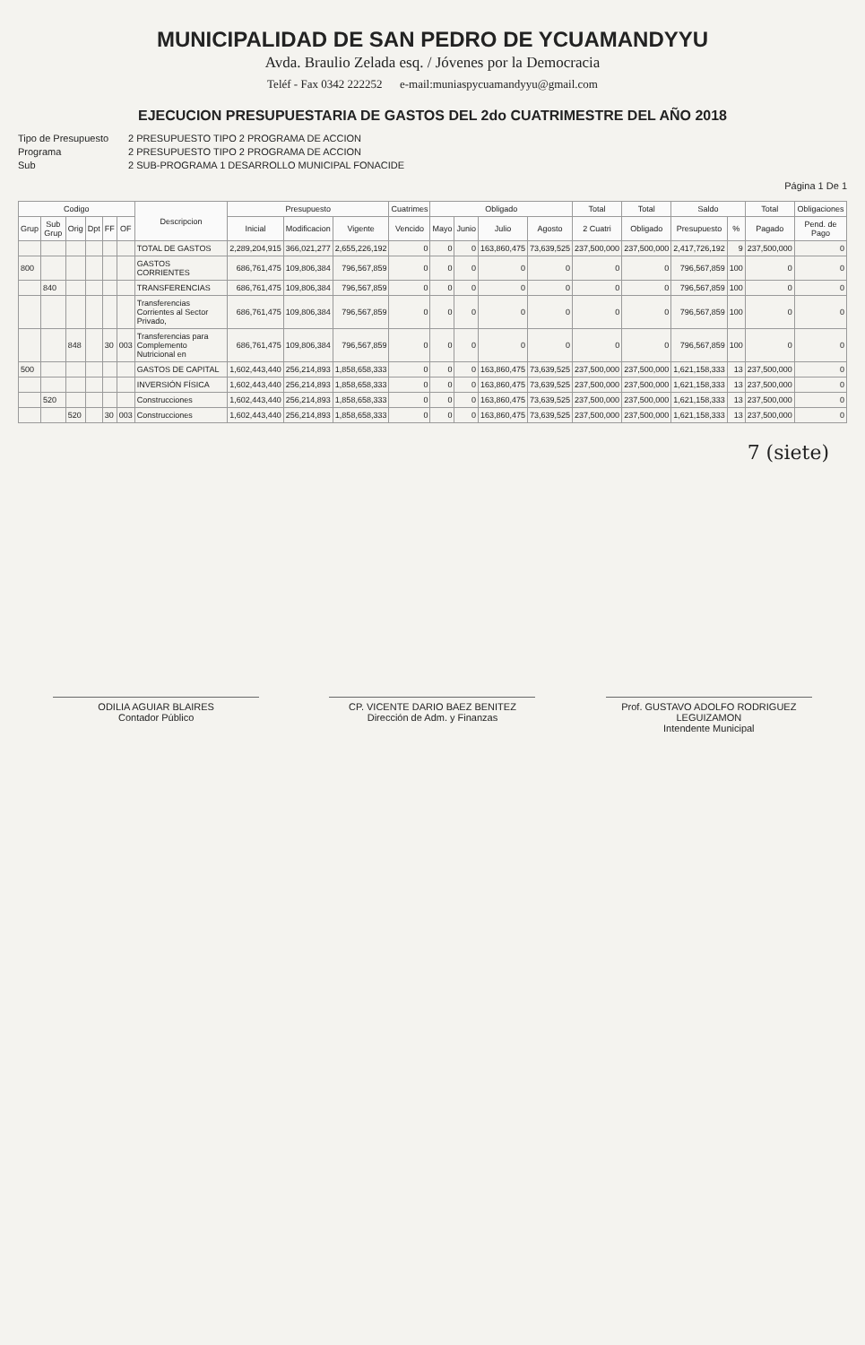MUNICIPALIDAD DE SAN PEDRO DE YCUAMANDYYU
Avda. Braulio Zelada esq. / Jóvenes por la Democracia
Teléf - Fax 0342 222252 e-mail:muniaspycuamandyyu@gmail.com
EJECUCION PRESUPUESTARIA DE GASTOS DEL 2do CUATRIMESTRE DEL AÑO 2018
Tipo de Presupuesto 2 PRESUPUESTO TIPO 2 PROGRAMA DE ACCION
Programa 2 PRESUPUESTO TIPO 2 PROGRAMA DE ACCION
Sub 2 SUB-PROGRAMA 1 DESARROLLO MUNICIPAL FONACIDE
Página 1 De 1
| Codigo | | | | | | Descripcion | Presupuesto | | | Cuatrimes | Obligado | | | | Total | Total | Saldo | | Total | Obligaciones |
| --- | --- | --- | --- | --- | --- | --- | --- | --- | --- | --- | --- | --- | --- | --- | --- | --- | --- | --- | --- | --- |
| Grup | Sub Grup | Orig | Dpt | FF | OF | | Inicial | Modificacion | Vigente | Vencido | Mayo | Junio | Julio | Agosto | 2 Cuatri | Obligado | Presupuesto | % | Pagado | Pend. de Pago |
| | | | | | | TOTAL DE GASTOS | 2,289,204,915 | 366,021,277 | 2,655,226,192 | 0 | 0 | 0 | 163,860,475 | 73,639,525 | 237,500,000 | 237,500,000 | 2,417,726,192 | 9 | 237,500,000 | 0 |
| 800 | | | | | | GASTOS CORRIENTES | 686,761,475 | 109,806,384 | 796,567,859 | 0 | 0 | 0 | 0 | 0 | 0 | 0 | 796,567,859 | 100 | 0 | 0 |
| | 840 | | | | | TRANSFERENCIAS | 686,761,475 | 109,806,384 | 796,567,859 | 0 | 0 | 0 | 0 | 0 | 0 | 0 | 796,567,859 | 100 | 0 | 0 |
| | | | | | | Transferencias Corrientes al Sector Privado, | 686,761,475 | 109,806,384 | 796,567,859 | 0 | 0 | 0 | 0 | 0 | 0 | 0 | 796,567,859 | 100 | 0 | 0 |
| | | 848 | | 30 | 003 | Transferencias para Complemento Nutricional en | 686,761,475 | 109,806,384 | 796,567,859 | 0 | 0 | 0 | 0 | 0 | 0 | 0 | 796,567,859 | 100 | 0 | 0 |
| 500 | | | | | | GASTOS DE CAPITAL | 1,602,443,440 | 256,214,893 | 1,858,658,333 | 0 | 0 | 0 | 163,860,475 | 73,639,525 | 237,500,000 | 237,500,000 | 1,621,158,333 | 13 | 237,500,000 | 0 |
| | | | | | | INVERSIÓN FÍSICA | 1,602,443,440 | 256,214,893 | 1,858,658,333 | 0 | 0 | 0 | 163,860,475 | 73,639,525 | 237,500,000 | 237,500,000 | 1,621,158,333 | 13 | 237,500,000 | 0 |
| | 520 | | | | | Construcciones | 1,602,443,440 | 256,214,893 | 1,858,658,333 | 0 | 0 | 0 | 163,860,475 | 73,639,525 | 237,500,000 | 237,500,000 | 1,621,158,333 | 13 | 237,500,000 | 0 |
| | | 520 | | 30 | 003 | Construcciones | 1,602,443,440 | 256,214,893 | 1,858,658,333 | 0 | 0 | 0 | 163,860,475 | 73,639,525 | 237,500,000 | 237,500,000 | 1,621,158,333 | 13 | 237,500,000 | 0 |
7 (siete)
ODILIA AGUIAR BLAIRES
Contador Público
CP. VICENTE DARIO BAEZ BENITEZ
Dirección de Adm. y Finanzas
Prof. GUSTAVO ADOLFO RODRIGUEZ LEGUIZAMON
Intendente Municipal